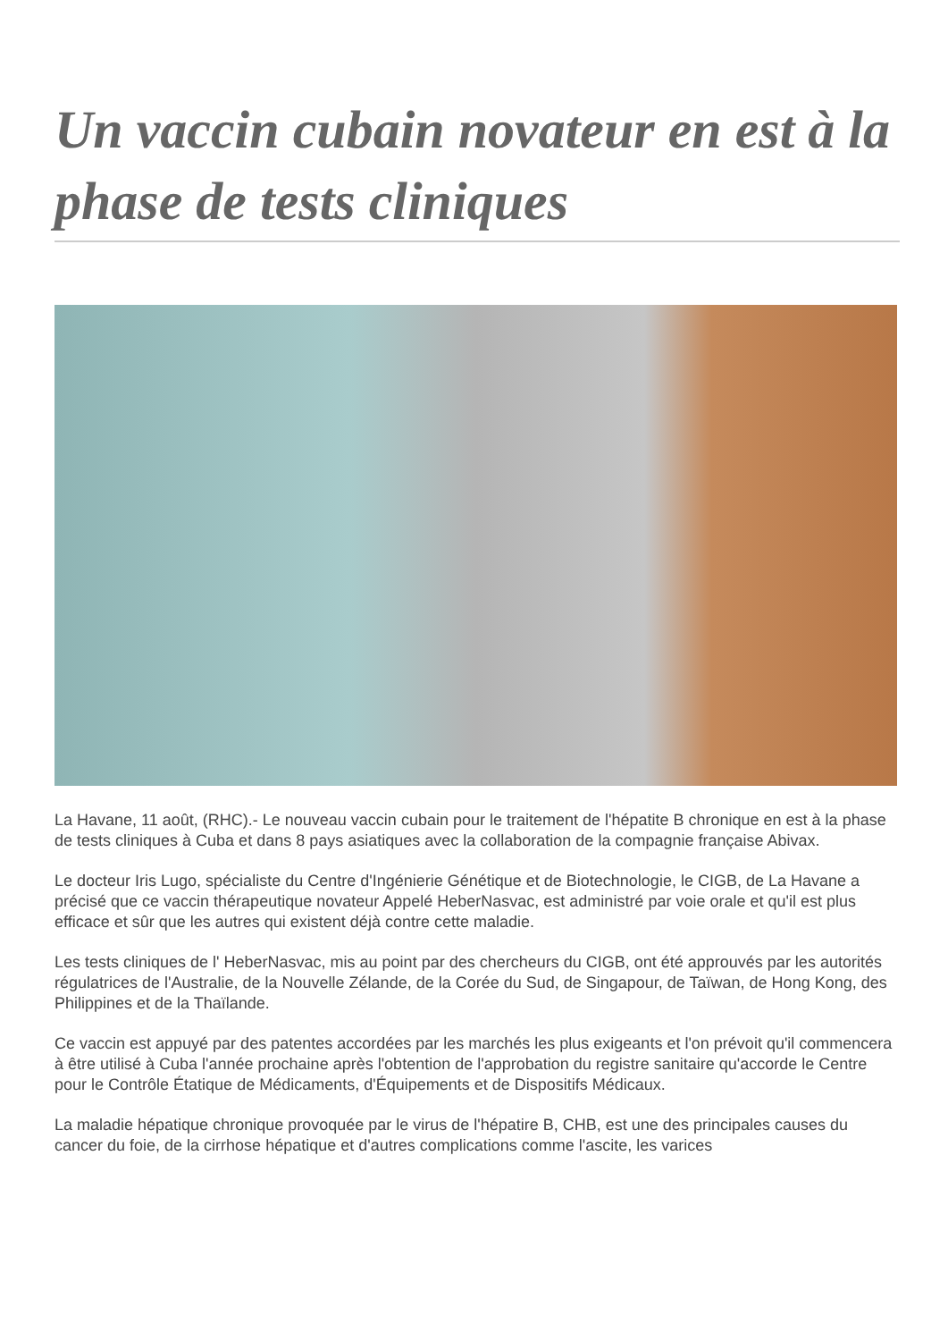Un vaccin cubain novateur en est à la phase de tests cliniques
La Havane, 11 août, (RHC).- Le nouveau vaccin cubain pour le traitement de l'hépatite B chronique en est à la phase de tests cliniques à Cuba et dans 8 pays asiatiques avec la collaboration de la compagnie française Abivax.
Le docteur Iris Lugo, spécialiste du Centre d'Ingénierie Génétique et de Biotechnologie, le CIGB, de La Havane a précisé que ce vaccin thérapeutique novateur Appelé HeberNasvac, est administré par voie orale et qu'il est plus efficace et sûr que les autres qui existent déjà contre cette maladie.
Les tests cliniques de l' HeberNasvac, mis au point par des chercheurs du CIGB, ont été approuvés par les autorités régulatrices de l'Australie, de la Nouvelle Zélande, de la Corée du Sud, de Singapour, de Taïwan, de Hong Kong, des Philippines et de la Thaïlande.
Ce vaccin est appuyé par des patentes accordées par les marchés les plus exigeants et l'on prévoit qu'il commencera à être utilisé à Cuba l'année prochaine après l'obtention de l'approbation du registre sanitaire qu'accorde le Centre pour le Contrôle Étatique de Médicaments, d'Équipements et de Dispositifs Médicaux.
La maladie hépatique chronique provoquée par le virus de l'hépatire B, CHB, est une des principales causes du cancer du foie, de la cirrhose hépatique et d'autres complications comme l'ascite, les varices